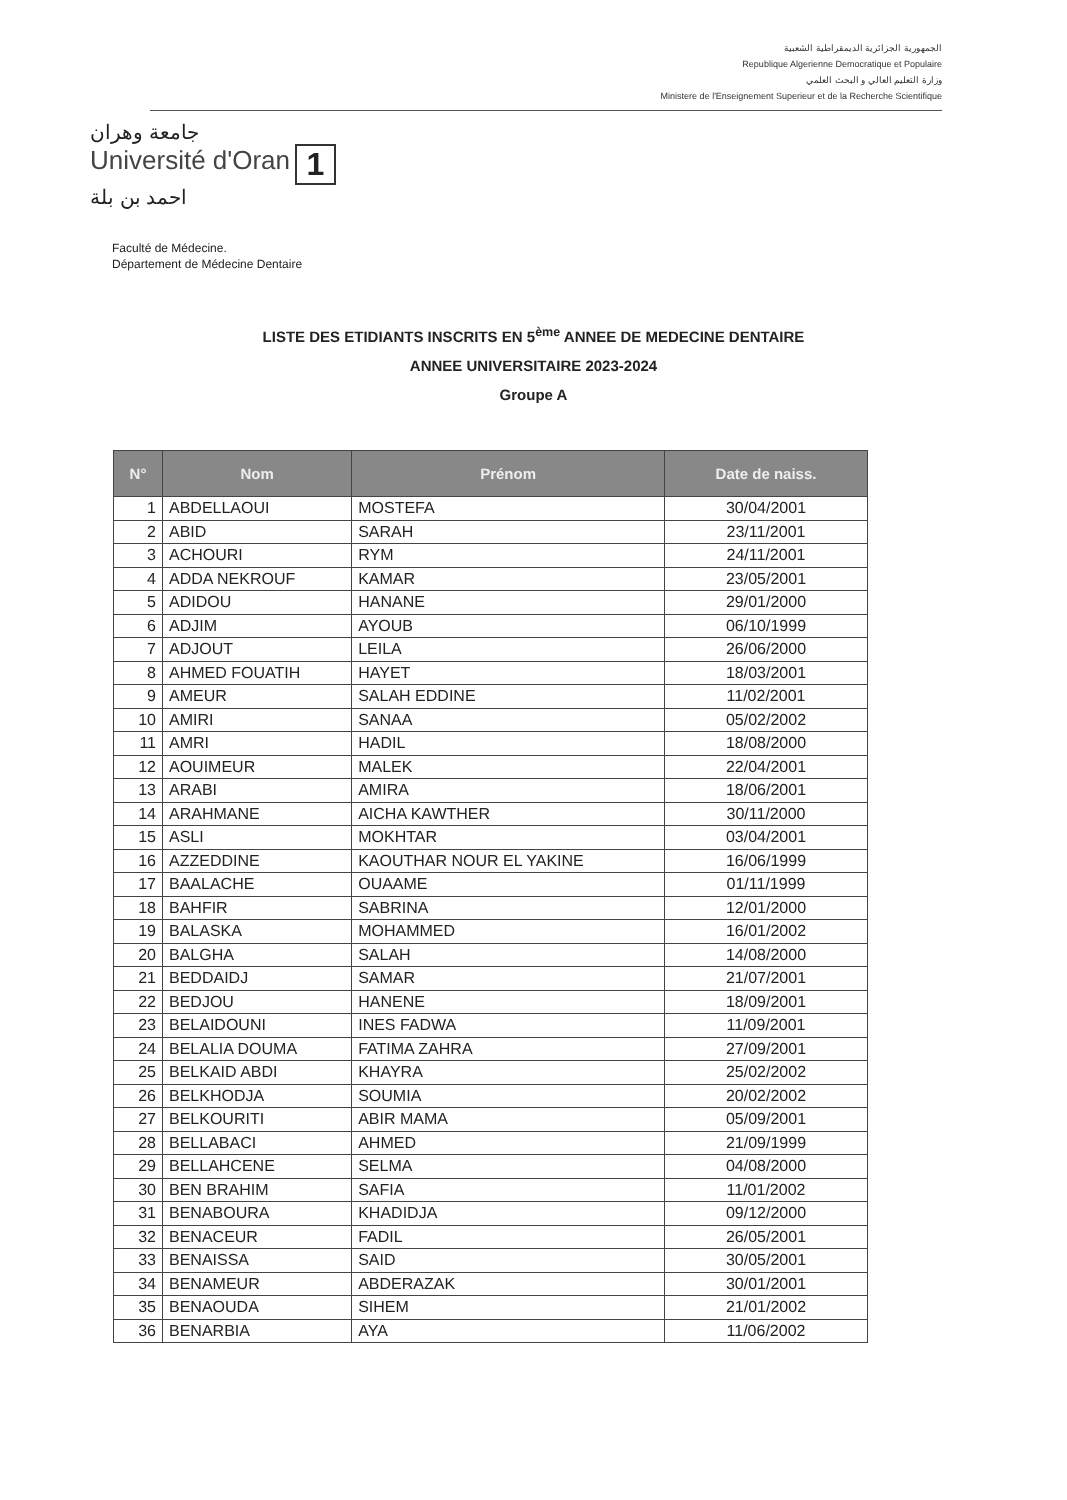الجمهورية الجزائرية الديمقراطية الشعبية
Republique Algerienne Democratique et Populaire
وزارة التعليم العالي و البحث العلمي
Ministere de l'Enseignement Superieur et de la Recherche Scientifique
جامعة وهران
Université d'Oran 1
احمد بن بلة
Faculté de Médecine.
Département de Médecine Dentaire
LISTE DES ETIDIANTS INSCRITS EN 5<sup>ème</sup> ANNEE DE MEDECINE DENTAIRE
ANNEE UNIVERSITAIRE 2023-2024
Groupe A
| N° | Nom | Prénom | Date de naiss. |
| --- | --- | --- | --- |
| 1 | ABDELLAOUI | MOSTEFA | 30/04/2001 |
| 2 | ABID | SARAH | 23/11/2001 |
| 3 | ACHOURI | RYM | 24/11/2001 |
| 4 | ADDA NEKROUF | KAMAR | 23/05/2001 |
| 5 | ADIDOU | HANANE | 29/01/2000 |
| 6 | ADJIM | AYOUB | 06/10/1999 |
| 7 | ADJOUT | LEILA | 26/06/2000 |
| 8 | AHMED FOUATIH | HAYET | 18/03/2001 |
| 9 | AMEUR | SALAH EDDINE | 11/02/2001 |
| 10 | AMIRI | SANAA | 05/02/2002 |
| 11 | AMRI | HADIL | 18/08/2000 |
| 12 | AOUIMEUR | MALEK | 22/04/2001 |
| 13 | ARABI | AMIRA | 18/06/2001 |
| 14 | ARAHMANE | AICHA KAWTHER | 30/11/2000 |
| 15 | ASLI | MOKHTAR | 03/04/2001 |
| 16 | AZZEDDINE | KAOUTHAR NOUR EL YAKINE | 16/06/1999 |
| 17 | BAALACHE | OUAAME | 01/11/1999 |
| 18 | BAHFIR | SABRINA | 12/01/2000 |
| 19 | BALASKA | MOHAMMED | 16/01/2002 |
| 20 | BALGHA | SALAH | 14/08/2000 |
| 21 | BEDDAIDJ | SAMAR | 21/07/2001 |
| 22 | BEDJOU | HANENE | 18/09/2001 |
| 23 | BELAIDOUNI | INES FADWA | 11/09/2001 |
| 24 | BELALIA DOUMA | FATIMA ZAHRA | 27/09/2001 |
| 25 | BELKAID ABDI | KHAYRA | 25/02/2002 |
| 26 | BELKHODJA | SOUMIA | 20/02/2002 |
| 27 | BELKOURITI | ABIR MAMA | 05/09/2001 |
| 28 | BELLABACI | AHMED | 21/09/1999 |
| 29 | BELLAHCENE | SELMA | 04/08/2000 |
| 30 | BEN BRAHIM | SAFIA | 11/01/2002 |
| 31 | BENABOURA | KHADIDJA | 09/12/2000 |
| 32 | BENACEUR | FADIL | 26/05/2001 |
| 33 | BENAISSA | SAID | 30/05/2001 |
| 34 | BENAMEUR | ABDERAZAK | 30/01/2001 |
| 35 | BENAOUDA | SIHEM | 21/01/2002 |
| 36 | BENARBIA | AYA | 11/06/2002 |